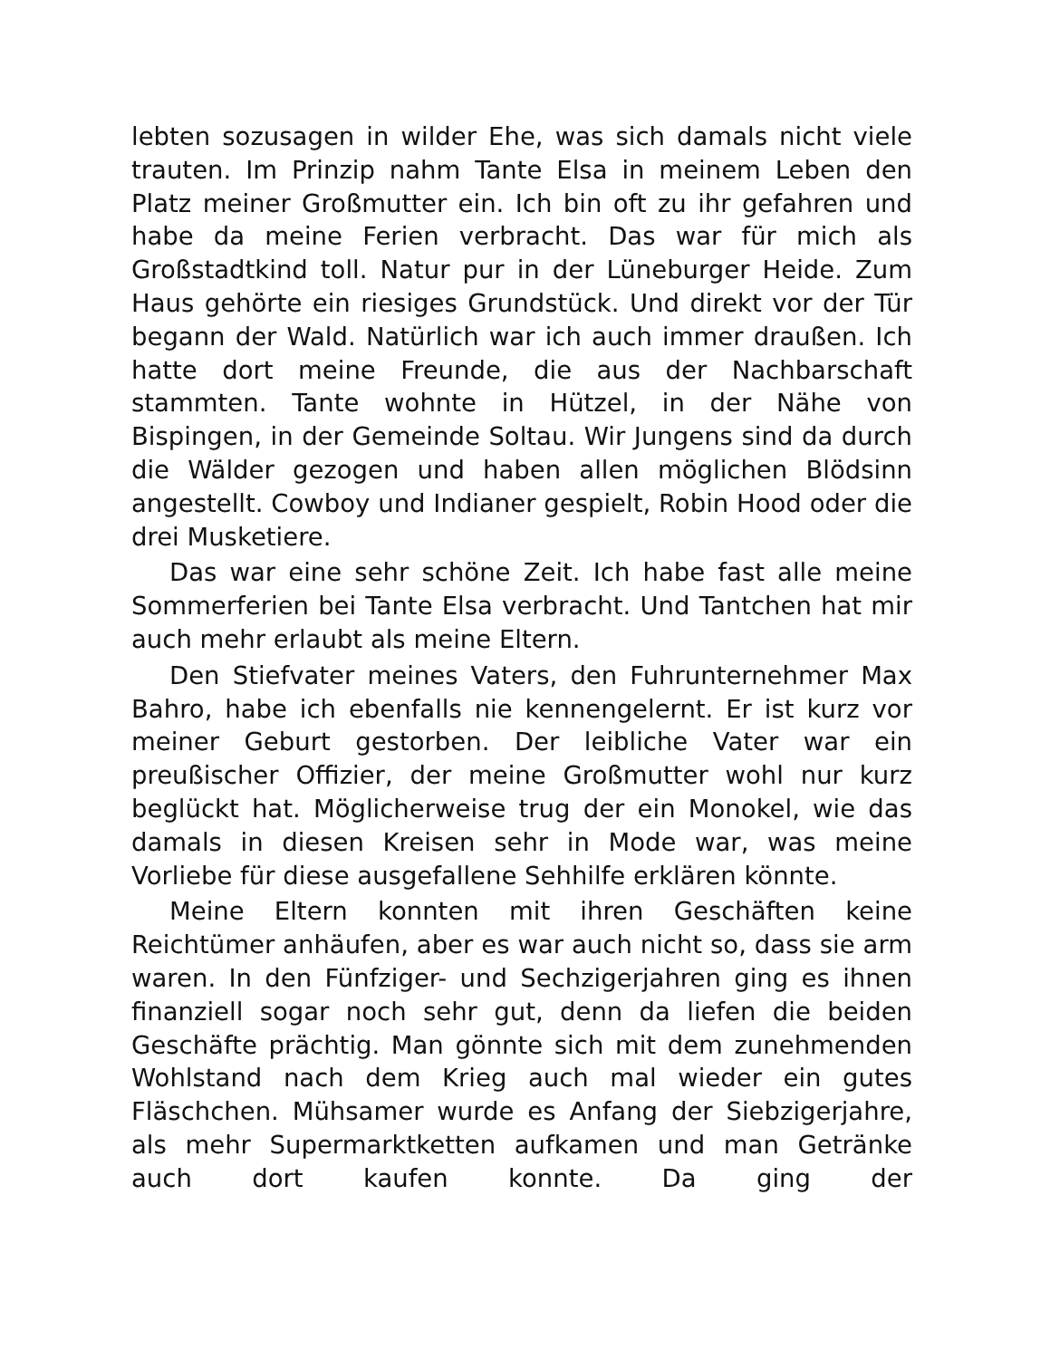lebten sozusagen in wilder Ehe, was sich damals nicht viele trauten. Im Prinzip nahm Tante Elsa in meinem Leben den Platz meiner Großmutter ein. Ich bin oft zu ihr gefahren und habe da meine Ferien verbracht. Das war für mich als Großstadtkind toll. Natur pur in der Lüneburger Heide. Zum Haus gehörte ein riesiges Grundstück. Und direkt vor der Tür begann der Wald. Natürlich war ich auch immer draußen. Ich hatte dort meine Freunde, die aus der Nachbarschaft stammten. Tante wohnte in Hützel, in der Nähe von Bispingen, in der Gemeinde Soltau. Wir Jungens sind da durch die Wälder gezogen und haben allen möglichen Blödsinn angestellt. Cowboy und Indianer gespielt, Robin Hood oder die drei Musketiere.
Das war eine sehr schöne Zeit. Ich habe fast alle meine Sommerferien bei Tante Elsa verbracht. Und Tantchen hat mir auch mehr erlaubt als meine Eltern.
Den Stiefvater meines Vaters, den Fuhrunternehmer Max Bahro, habe ich ebenfalls nie kennengelernt. Er ist kurz vor meiner Geburt gestorben. Der leibliche Vater war ein preußischer Offizier, der meine Großmutter wohl nur kurz beglückt hat. Möglicherweise trug der ein Monokel, wie das damals in diesen Kreisen sehr in Mode war, was meine Vorliebe für diese ausgefallene Sehhilfe erklären könnte.
Meine Eltern konnten mit ihren Geschäften keine Reichtümer anhäufen, aber es war auch nicht so, dass sie arm waren. In den Fünfziger- und Sechzigerjahren ging es ihnen finanziell sogar noch sehr gut, denn da liefen die beiden Geschäfte prächtig. Man gönnte sich mit dem zunehmenden Wohlstand nach dem Krieg auch mal wieder ein gutes Fläschchen. Mühsamer wurde es Anfang der Siebzigerjahre, als mehr Supermarktketten aufkamen und man Getränke auch dort kaufen konnte. Da ging der